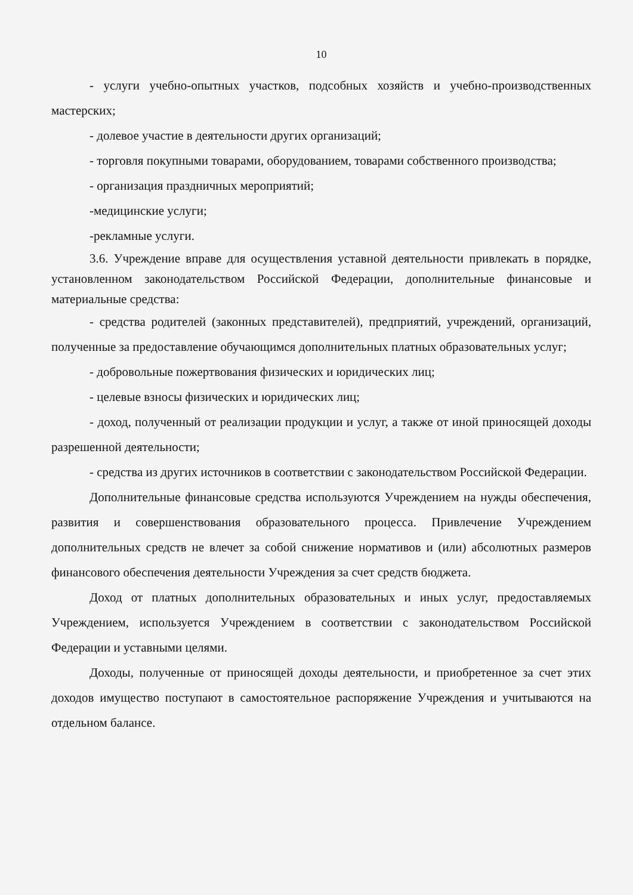10
- услуги учебно-опытных участков, подсобных хозяйств и учебно-производственных мастерских;
- долевое участие в деятельности других организаций;
- торговля покупными товарами, оборудованием, товарами собственного производства;
- организация праздничных мероприятий;
-медицинские услуги;
-рекламные услуги.
3.6. Учреждение вправе для осуществления уставной деятельности привлекать в порядке, установленном законодательством Российской Федерации, дополнительные финансовые и материальные средства:
- средства родителей (законных представителей), предприятий, учреждений, организаций, полученные за предоставление обучающимся дополнительных платных образовательных услуг;
- добровольные пожертвования физических и юридических лиц;
- целевые взносы физических и юридических лиц;
- доход, полученный от реализации продукции и услуг, а также от иной приносящей доходы разрешенной деятельности;
- средства из других источников в соответствии с законодательством Российской Федерации.
Дополнительные финансовые средства используются Учреждением на нужды обеспечения, развития и совершенствования образовательного процесса. Привлечение Учреждением дополнительных средств не влечет за собой снижение нормативов и (или) абсолютных размеров финансового обеспечения деятельности Учреждения за счет средств бюджета.
Доход от платных дополнительных образовательных и иных услуг, предоставляемых Учреждением, используется Учреждением в соответствии с законодательством Российской Федерации и уставными целями.
Доходы, полученные от приносящей доходы деятельности, и приобретенное за счет этих доходов имущество поступают в самостоятельное распоряжение Учреждения и учитываются на отдельном балансе.